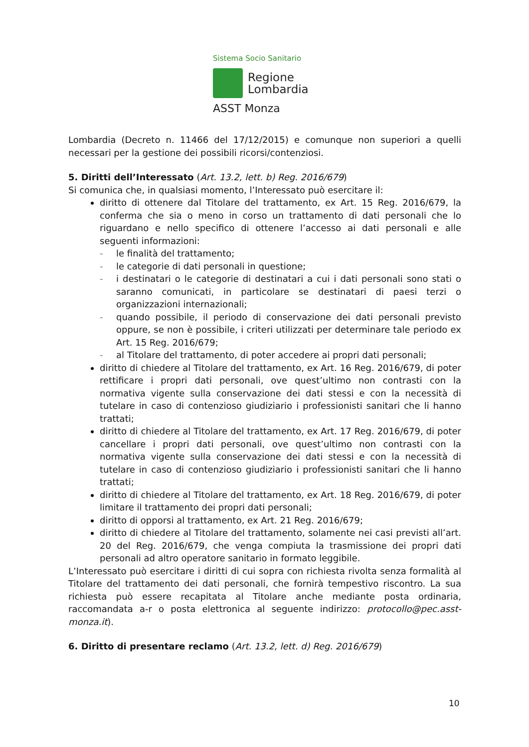Sistema Socio Sanitario
Regione
Lombardia
ASST Monza
Lombardia (Decreto n. 11466 del 17/12/2015) e comunque non superiori a quelli necessari per la gestione dei possibili ricorsi/contenziosi.
5. Diritti dell’Interessato (Art. 13.2, lett. b) Reg. 2016/679)
Si comunica che, in qualsiasi momento, l’Interessato può esercitare il:
diritto di ottenere dal Titolare del trattamento, ex Art. 15 Reg. 2016/679, la conferma che sia o meno in corso un trattamento di dati personali che lo riguardano e nello specifico di ottenere l’accesso ai dati personali e alle seguenti informazioni:
- le finalità del trattamento;
- le categorie di dati personali in questione;
- i destinatari o le categorie di destinatari a cui i dati personali sono stati o saranno comunicati, in particolare se destinatari di paesi terzi o organizzazioni internazionali;
- quando possibile, il periodo di conservazione dei dati personali previsto oppure, se non è possibile, i criteri utilizzati per determinare tale periodo ex Art. 15 Reg. 2016/679;
- al Titolare del trattamento, di poter accedere ai propri dati personali;
diritto di chiedere al Titolare del trattamento, ex Art. 16 Reg. 2016/679, di poter rettificare i propri dati personali, ove quest’ultimo non contrasti con la normativa vigente sulla conservazione dei dati stessi e con la necessità di tutelare in caso di contenzioso giudiziario i professionisti sanitari che li hanno trattati;
diritto di chiedere al Titolare del trattamento, ex Art. 17 Reg. 2016/679, di poter cancellare i propri dati personali, ove quest’ultimo non contrasti con la normativa vigente sulla conservazione dei dati stessi e con la necessità di tutelare in caso di contenzioso giudiziario i professionisti sanitari che li hanno trattati;
diritto di chiedere al Titolare del trattamento, ex Art. 18 Reg. 2016/679, di poter limitare il trattamento dei propri dati personali;
diritto di opporsi al trattamento, ex Art. 21 Reg. 2016/679;
diritto di chiedere al Titolare del trattamento, solamente nei casi previsti all’art. 20 del Reg. 2016/679, che venga compiuta la trasmissione dei propri dati personali ad altro operatore sanitario in formato leggibile.
L’Interessato può esercitare i diritti di cui sopra con richiesta rivolta senza formalità al Titolare del trattamento dei dati personali, che fornirà tempestivo riscontro. La sua richiesta può essere recapitata al Titolare anche mediante posta ordinaria, raccomandata a-r o posta elettronica al seguente indirizzo: protocollo@pec.asst-monza.it).
6. Diritto di presentare reclamo (Art. 13.2, lett. d) Reg. 2016/679)
10